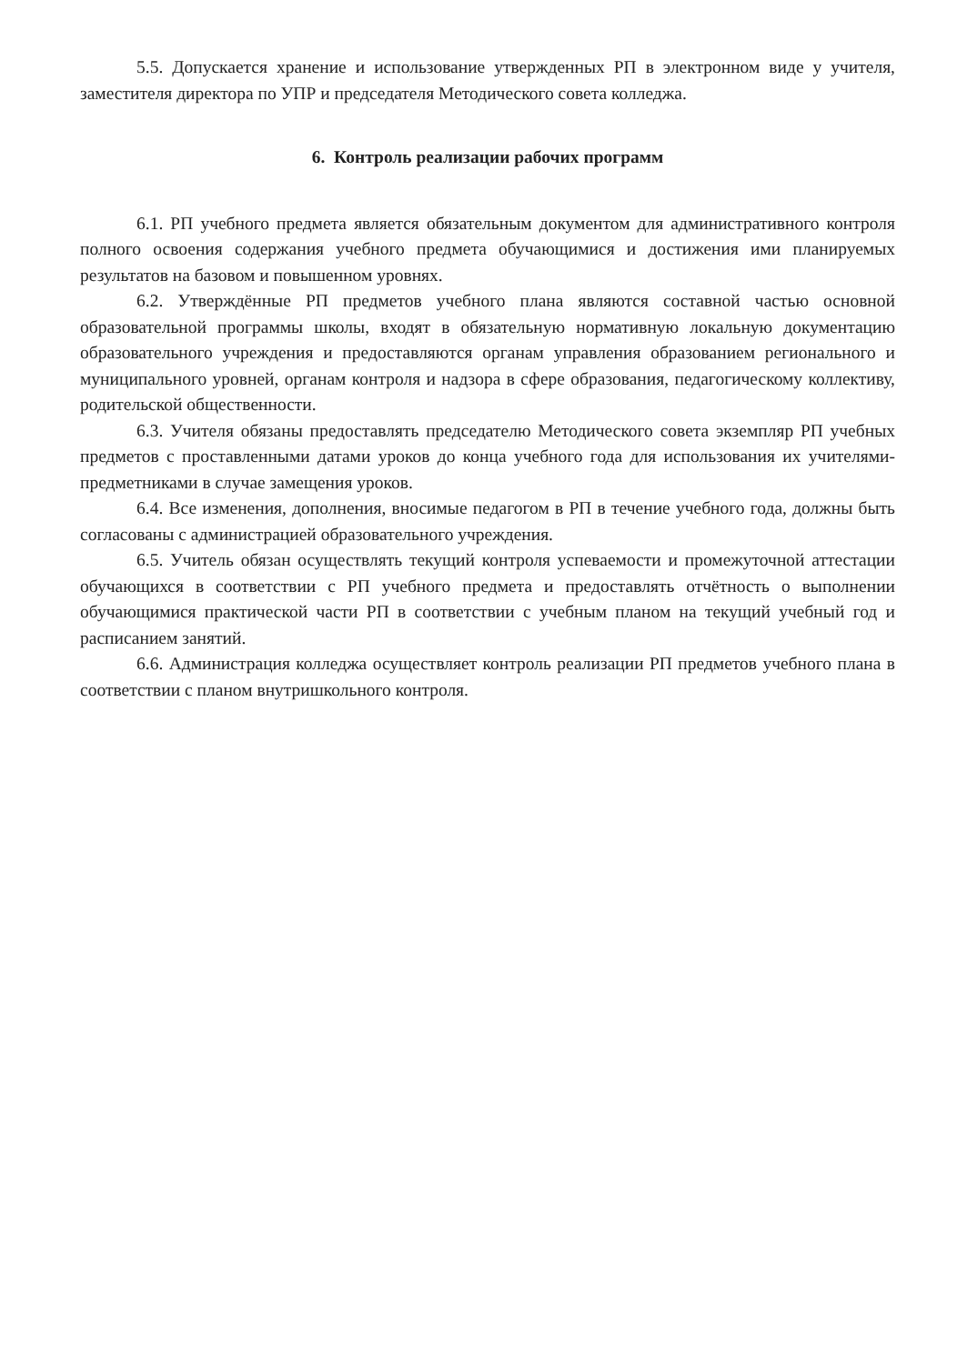5.5. Допускается хранение и использование утвержденных РП в электронном виде у учителя, заместителя директора по УПР и председателя Методического совета колледжа.
6. Контроль реализации рабочих программ
6.1. РП учебного предмета является обязательным документом для административного контроля полного освоения содержания учебного предмета обучающимися и достижения ими планируемых результатов на базовом и повышенном уровнях.
6.2. Утверждённые РП предметов учебного плана являются составной частью основной образовательной программы школы, входят в обязательную нормативную локальную документацию образовательного учреждения и предоставляются органам управления образованием регионального и муниципального уровней, органам контроля и надзора в сфере образования, педагогическому коллективу, родительской общественности.
6.3. Учителя обязаны предоставлять председателю Методического совета экземпляр РП учебных предметов с проставленными датами уроков до конца учебного года для использования их учителями-предметниками в случае замещения уроков.
6.4. Все изменения, дополнения, вносимые педагогом в РП в течение учебного года, должны быть согласованы с администрацией образовательного учреждения.
6.5. Учитель обязан осуществлять текущий контроля успеваемости и промежуточной аттестации обучающихся в соответствии с РП учебного предмета и предоставлять отчётность о выполнении обучающимися практической части РП в соответствии с учебным планом на текущий учебный год и расписанием занятий.
6.6. Администрация колледжа осуществляет контроль реализации РП предметов учебного плана в соответствии с планом внутришкольного контроля.